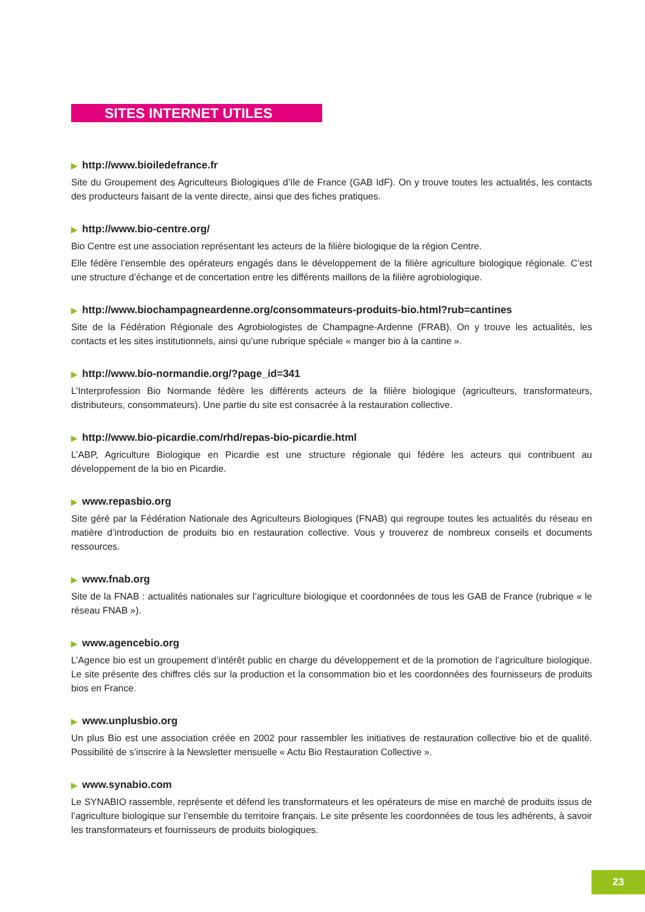SITES INTERNET UTILES
▶ http://www.bioiledefrance.fr
Site du Groupement des Agriculteurs Biologiques d’Ile de France (GAB IdF). On y trouve toutes les actualités, les contacts des producteurs faisant de la vente directe, ainsi que des fiches pratiques.
▶ http://www.bio-centre.org/
Bio Centre est une association représentant les acteurs de la filière biologique de la région Centre.
Elle fédère l’ensemble des opérateurs engagés dans le développement de la filière agriculture biologique régionale. C’est une structure d’échange et de concertation entre les différents maillons de la filière agrobiologique.
▶ http://www.biochampagneardenne.org/consommateurs-produits-bio.html?rub=cantines
Site de la Fédération Régionale des Agrobiologistes de Champagne-Ardenne (FRAB). On y trouve les actualités, les contacts et les sites institutionnels, ainsi qu’une rubrique spéciale « manger bio à la cantine ».
▶ http://www.bio-normandie.org/?page_id=341
L’Interprofession Bio Normande fédère les différents acteurs de la filière biologique (agriculteurs, transformateurs, distributeurs, consommateurs). Une partie du site est consacrée à la restauration collective.
▶ http://www.bio-picardie.com/rhd/repas-bio-picardie.html
L’ABP, Agriculture Biologique en Picardie est une structure régionale qui fédère les acteurs qui contribuent au développement de la bio en Picardie.
▶ www.repasbio.org
Site géré par la Fédération Nationale des Agriculteurs Biologiques (FNAB) qui regroupe toutes les actualités du réseau en matière d’introduction de produits bio en restauration collective. Vous y trouverez de nombreux conseils et documents ressources.
▶ www.fnab.org
Site de la FNAB : actualités nationales sur l’agriculture biologique et coordonnées de tous les GAB de France (rubrique « le réseau FNAB »).
▶ www.agencebio.org
L’Agence bio est un groupement d’intérêt public en charge du développement et de la promotion de l’agriculture biologique. Le site présente des chiffres clés sur la production et la consommation bio et les coordonnées des fournisseurs de produits bios en France.
▶ www.unplusbio.org
Un plus Bio est une association créée en 2002 pour rassembler les initiatives de restauration collective bio et de qualité. Possibilité de s’inscrire à la Newsletter mensuelle « Actu Bio Restauration Collective ».
▶ www.synabio.com
Le SYNABIO rassemble, représente et défend les transformateurs et les opérateurs de mise en marché de produits issus de l’agriculture biologique sur l’ensemble du territoire français. Le site présente les coordonnées de tous les adhérents, à savoir les transformateurs et fournisseurs de produits biologiques.
23